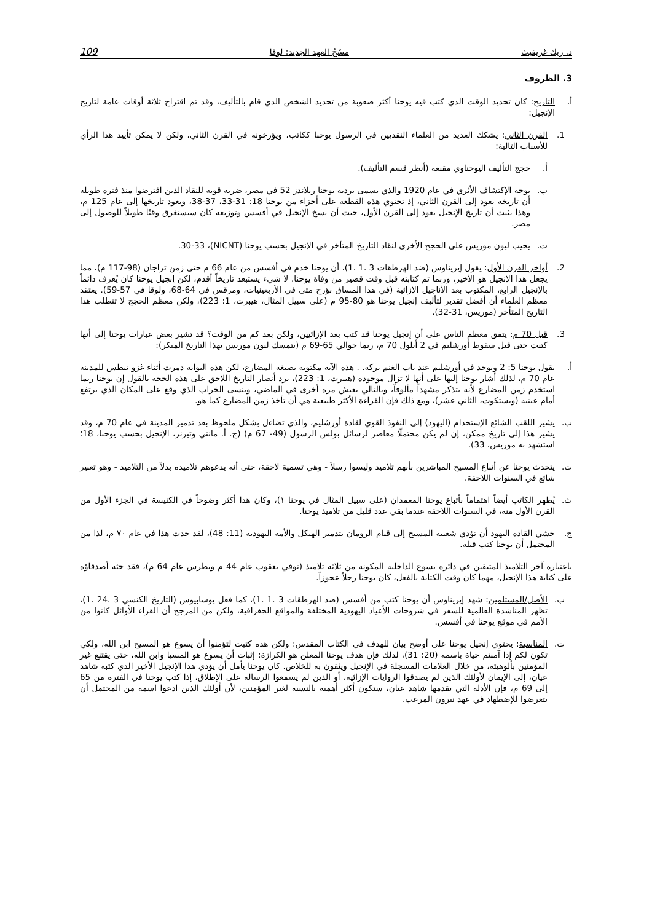د. ريك غريفيث مسْحُ العهد الجديد: لوقا 109
3. الظروف
أ. التاريخ: كان تحديد الوقت الذي كتب فيه يوحنا أكثر صعوبة من تحديد الشخص الذي قام بالتأليف، وقد تم اقتراح ثلاثة أوقات عامة لتاريخ الإنجيل:
1. القرن الثاني: يشكك العديد من العلماء النقديين في الرسول يوحنا ككاتب، ويؤرخونه في القرن الثاني، ولكن لا يمكن تأييد هذا الرأي للأسباب التالية:
أ. حجج التأليف اليوحناوي مقنعة (أنظر قسم التأليف).
ب. يوجه الإكتشاف الأثري في عام 1920 والذي يسمى بردية يوحنا ريلاندز 52 في مصر، ضربة قوية للنقاد الذين افترضوا منذ فترة طويلة أن تاريخه يعود إلى القرن الثاني، إذ تحتوي هذه القطعة على أجزاء من يوحنا 18: 31-33، 37-38، ويعود تاريخها إلى عام 125 م، وهذا يثبت أن تاريخ الإنجيل يعود إلى القرن الأول، حيث أن نسخ الإنجيل في أفسس وتوزيعه كان سيستغرق وقتًا طويلاً للوصول إلى مصر.
ت. يجيب ليون موريس على الحجج الأخرى لنقاد التاريخ المتأخر في الإنجيل بحسب يوحنا (NICNT)، 30-33.
2. أواخر القرن الأول: يقول إيريناوس (ضد الهرطقات 3 .1 .1)، أن يوحنا خدم في أفسس من عام 66 م حتى زمن تراجان (98-117 م)، مما يجعل هذا الإنجيل هو الأخير، وربما تم كتابته قبل وقت قصير من وفاة يوحنا. لا شيء يستبعد تاريخاً أقدم، لكن إنجيل يوحنا كان يُعرف دائماً بالإنجيل الرابع، المكتوب بعد الأناجيل الإزائية (في هذا المساق نؤرخ متى في الأربعينيات، ومرقس في 64-68، ولوقا في 57-59). يعتقد معظم العلماء أن أفضل تقدير لتأليف إنجيل يوحنا هو 80-95 م (على سبيل المثال، هيبرت، 1: 223)، ولكن معظم الحجج لا تتطلب هذا التاريخ المتأخر (موريس، 31-32).
3. قبل 70 م: يتفق معظم الناس على أن إنجيل يوحنا قد كتب بعد الإزائيين، ولكن بعد كم من الوقت؟ قد تشير بعض عبارات يوحنا إلى أنها كتبت حتى قبل سقوط أورشليم في 2 أيلول 70 م، ربما حوالي 65-69 م (يتمسك ليون موريس بهذا التاريخ المبكر):
أ. يقول يوحنا 5: 2 ويوجد في أورشليم عند باب الغنم بركة. . هذه الآية مكتوبة بصيغة المضارع، لكن هذه البوابة دمرت أثناء غزو تيطس للمدينة عام 70 م، لذلك أشار يوحنا إليها على أنها لا تزال موجودة (هيبرت، 1: 223)، يرد أنصار التاريخ اللاحق على هذه الحجة بالقول إن يوحنا ربما استخدم زمن المضارع لأنه يتذكر مشهداً مألوفاً، وبالتالي يعيش مرة أخرى في الماضي، وينسى الخراب الذي وقع على المكان الذي يرتفع أمام عينيه (ويستكوت، الثاني عشر)، ومع ذلك فإن القراءة الأكثر طبيعية هي أن تأخذ زمن المضارع كما هو.
ب. يشير اللقب الشائع الإستخدام (اليهود) إلى النفوذ القوي لقادة أورشليم، والذي تضاءل بشكل ملحوظ بعد تدمير المدينة في عام 70 م، وقد يشير هذا إلى تاريخ ممكن، إن لم يكن محتملًا معاصر لرسائل بولس الرسول (49- 67 م) (ج. أ. مانتي وتيرنر، الإنجيل بحسب يوحنا، 18؛ استشهد به موريس، 33).
ت. يتحدث يوحنا عن أتباع المسيح المباشرين بأنهم تلاميذ وليسوا رسلاً - وهي تسمية لاحقة، حتى أنه يدعوهم تلاميذه بدلاً من التلاميذ - وهو تعبير شائع في السنوات اللاحقة.
ث. يُظهر الكاتب أيضاً اهتماماً بأتباع يوحنا المعمدان (على سبيل المثال في يوحنا ١)، وكان هذا أكثر وضوحاً في الكنيسة في الجزء الأول من القرن الأول منه، في السنوات اللاحقة عندما بقي عدد قليل من تلاميذ يوحنا.
ج. خشي القادة اليهود أن تؤدي شعبية المسيح إلى قيام الرومان بتدمير الهيكل والأمة اليهودية (11: 48)، لقد حدث هذا في عام ٧٠ م، لذا من المحتمل أن يوحنا كتب قبله.
باعتباره آخر التلاميذ المتبقين في دائرة يسوع الداخلية المكونة من ثلاثة تلاميذ (توفي يعقوب عام 44 م وبطرس عام 64 م)، فقد حثه أصدقاؤه على كتابة هذا الإنجيل، مهما كان وقت الكتابة بالفعل، كان يوحنا رجلاً عجوزاً.
ب. الأصل/المستلمين: شهد إيريناوس أن يوحنا كتب من أفسس (ضد الهرطقات 3 .1 .1)، كما فعل يوسابيوس (التاريخ الكنسي 3 .24 .1)، تظهر المناشدة العالمية للسفر في شروحات الأعياد اليهودية المختلفة والمواقع الجغرافية، ولكن من المرجح أن القراء الأوائل كانوا من الأمم في موقع يوحنا في أفسس.
ت. المناسبة: يحتوي إنجيل يوحنا على أوضح بيان للهدف في الكتاب المقدس: ولكن هذه كتبت لتؤمنوا أن يسوع هو المسيح ابن الله، ولكي تكون لكم إذا آمنتم حياة باسمه (20: 31)، لذلك فإن هدف يوحنا المعلن هو الكرازة: إثبات أن يسوع هو المسيا وابن الله، حتى يقتنع غير المؤمنين بألوهيته، من خلال العلامات المسجلة في الإنجيل ويثقون به للخلاص. كان يوحنا يأمل أن يؤدي هذا الإنجيل الأخير الذي كتبه شاهد عيان، إلى الإيمان لأولئك الذين لم يصدقوا الروايات الإزائية، أو الذين لم يسمعوا الرسالة على الإطلاق، إذا كتب يوحنا في الفترة من 65 إلى 69 م، فإن الأدلة التي يقدمها شاهد عيان، ستكون أكثر أهمية بالنسبة لغير المؤمنين، لأن أولئك الذين ادعوا اسمه من المحتمل أن يتعرضوا للإضطهاد في عهد نيرون المرعب.